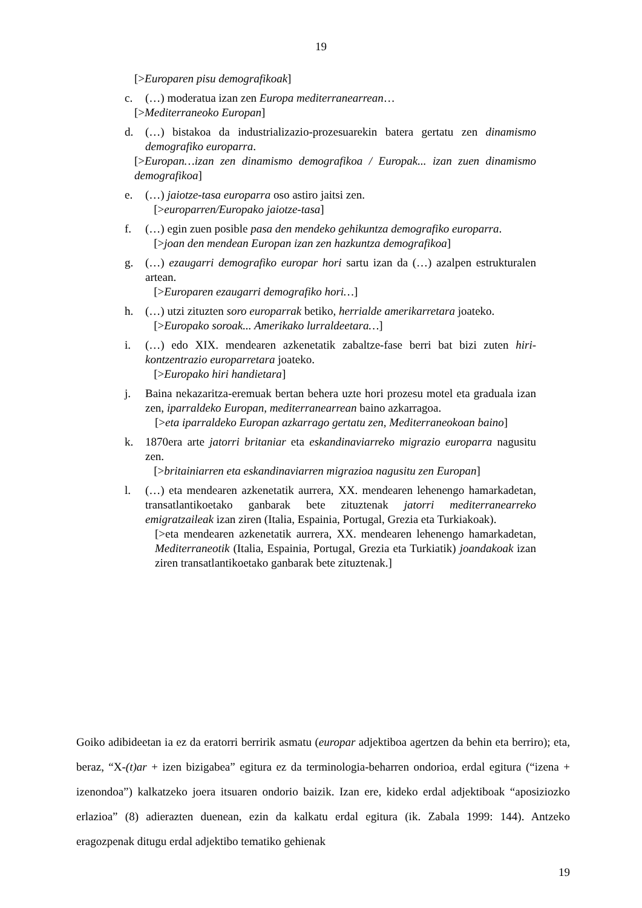19
[>Europaren pisu demografikoak]
c. (…) moderatua izan zen Europa mediterranearrean…
[>Mediterraneoko Europan]
d. (…) bistakoa da industrializazio-prozesuarekin batera gertatu zen dinamismo demografiko europarra.
[>Europan…izan zen dinamismo demografikoa / Europak... izan zuen dinamismo demografikoa]
e. (…) jaiotze-tasa europarra oso astiro jaitsi zen.
[>europarren/Europako jaiotze-tasa]
f. (…) egin zuen posible pasa den mendeko gehikuntza demografiko europarra.
[>joan den mendean Europan izan zen hazkuntza demografikoa]
g. (…) ezaugarri demografiko europar hori sartu izan da (…) azalpen estrukturalen artean.
[>Europaren ezaugarri demografiko hori…]
h. (…) utzi zituzten soro europarrak betiko, herrialde amerikarretara joateko.
[>Europako soroak... Amerikako lurraldeetara…]
i. (…) edo XIX. mendearen azkenetatik zabaltze-fase berri bat bizi zuten hiri-kontzentrazio europarretara joateko.
[>Europako hiri handietara]
j. Baina nekazaritza-eremuak bertan behera uzte hori prozesu motel eta graduala izan zen, iparraldeko Europan, mediterranearrean baino azkarragoa.
[>eta iparraldeko Europan azkarrago gertatu zen, Mediterraneokoan baino]
k. 1870era arte jatorri britaniar eta eskandinaviarreko migrazio europarra nagusitu zen.
[>britainiarren eta eskandinaviarren migrazioa nagusitu zen Europan]
l. (…) eta mendearen azkenetatik aurrera, XX. mendearen lehenengo hamarkadetan, transatlantikoetako ganbarak bete zituztenak jatorri mediterranearreko emigratzaileak izan ziren (Italia, Espainia, Portugal, Grezia eta Turkiakoak).
[>eta mendearen azkenetatik aurrera, XX. mendearen lehenengo hamarkadetan, Mediterraneotik (Italia, Espainia, Portugal, Grezia eta Turkiatik) joandakoak izan ziren transatlantikoetako ganbarak bete zituztenak.]
Goiko adibideetan ia ez da eratorri berririk asmatu (europar adjektiboa agertzen da behin eta berriro); eta, beraz, “X-(t)ar + izen bizigabea” egitura ez da terminologia-beharren ondorioa, erdal egitura (“izena + izenondoa”) kalkatzeko joera itsuaren ondorio baizik. Izan ere, kideko erdal adjektiboak “aposiziozko erlazioa” (8) adierazten duenean, ezin da kalkatu erdal egitura (ik. Zabala 1999: 144). Antzeko eragozpenak ditugu erdal adjektibo tematiko gehienak
19